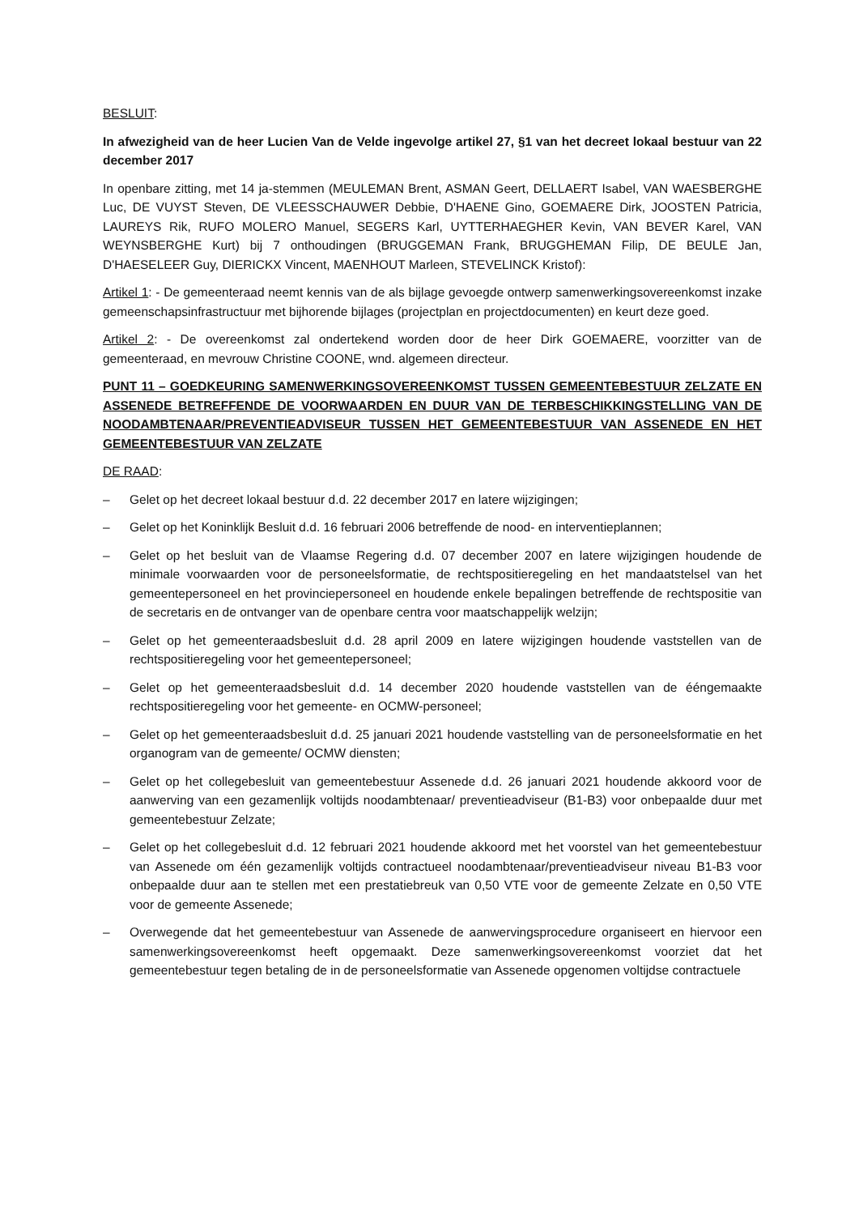BESLUIT:
In afwezigheid van de heer Lucien Van de Velde ingevolge artikel 27, §1 van het decreet lokaal bestuur van 22 december 2017
In openbare zitting, met 14 ja-stemmen (MEULEMAN Brent, ASMAN Geert, DELLAERT Isabel, VAN WAESBERGHE Luc, DE VUYST Steven, DE VLEESSCHAUWER Debbie, D'HAENE Gino, GOEMAERE Dirk, JOOSTEN Patricia, LAUREYS Rik, RUFO MOLERO Manuel, SEGERS Karl, UYTTERHAEGHER Kevin, VAN BEVER Karel, VAN WEYNSBERGHE Kurt) bij 7 onthoudingen (BRUGGEMAN Frank, BRUGGHEMAN Filip, DE BEULE Jan, D'HAESELEER Guy, DIERICKX Vincent, MAENHOUT Marleen, STEVELINCK Kristof):
Artikel 1: - De gemeenteraad neemt kennis van de als bijlage gevoegde ontwerp samenwerkingsovereenkomst inzake gemeenschapsinfrastructuur met bijhorende bijlages (projectplan en projectdocumenten) en keurt deze goed.
Artikel 2: - De overeenkomst zal ondertekend worden door de heer Dirk GOEMAERE, voorzitter van de gemeenteraad, en mevrouw Christine COONE, wnd. algemeen directeur.
PUNT 11 – GOEDKEURING SAMENWERKINGSOVEREENKOMST TUSSEN GEMEENTEBESTUUR ZELZATE EN ASSENEDE BETREFFENDE DE VOORWAARDEN EN DUUR VAN DE TERBESCHIKKINGSTELLING VAN DE NOODAMBTENAAR/PREVENTIEADVISEUR TUSSEN HET GEMEENTEBESTUUR VAN ASSENEDE EN HET GEMEENTEBESTUUR VAN ZELZATE
DE RAAD:
– Gelet op het decreet lokaal bestuur d.d. 22 december 2017 en latere wijzigingen;
– Gelet op het Koninklijk Besluit d.d. 16 februari 2006 betreffende de nood- en interventieplannen;
– Gelet op het besluit van de Vlaamse Regering d.d. 07 december 2007 en latere wijzigingen houdende de minimale voorwaarden voor de personeelsformatie, de rechtspositieregeling en het mandaatstelsel van het gemeentepersoneel en het provinciepersoneel en houdende enkele bepalingen betreffende de rechtspositie van de secretaris en de ontvanger van de openbare centra voor maatschappelijk welzijn;
– Gelet op het gemeenteraadsbesluit d.d. 28 april 2009 en latere wijzigingen houdende vaststellen van de rechtspositieregeling voor het gemeentepersoneel;
– Gelet op het gemeenteraadsbesluit d.d. 14 december 2020 houdende vaststellen van de ééngemaakte rechtspositieregeling voor het gemeente- en OCMW-personeel;
– Gelet op het gemeenteraadsbesluit d.d. 25 januari 2021 houdende vaststelling van de personeelsformatie en het organogram van de gemeente/ OCMW diensten;
– Gelet op het collegebesluit van gemeentebestuur Assenede d.d. 26 januari 2021 houdende akkoord voor de aanwerving van een gezamenlijk voltijds noodambtenaar/ preventieadviseur (B1-B3) voor onbepaalde duur met gemeentebestuur Zelzate;
– Gelet op het collegebesluit d.d. 12 februari 2021 houdende akkoord met het voorstel van het gemeentebestuur van Assenede om één gezamenlijk voltijds contractueel noodambtenaar/preventieadviseur niveau B1-B3 voor onbepaalde duur aan te stellen met een prestatiebreuk van 0,50 VTE voor de gemeente Zelzate en 0,50 VTE voor de gemeente Assenede;
– Overwegende dat het gemeentebestuur van Assenede de aanwervingsprocedure organiseert en hiervoor een samenwerkingsovereenkomst heeft opgemaakt. Deze samenwerkingsovereenkomst voorziet dat het gemeentebestuur tegen betaling de in de personeelsformatie van Assenede opgenomen voltijdse contractuele